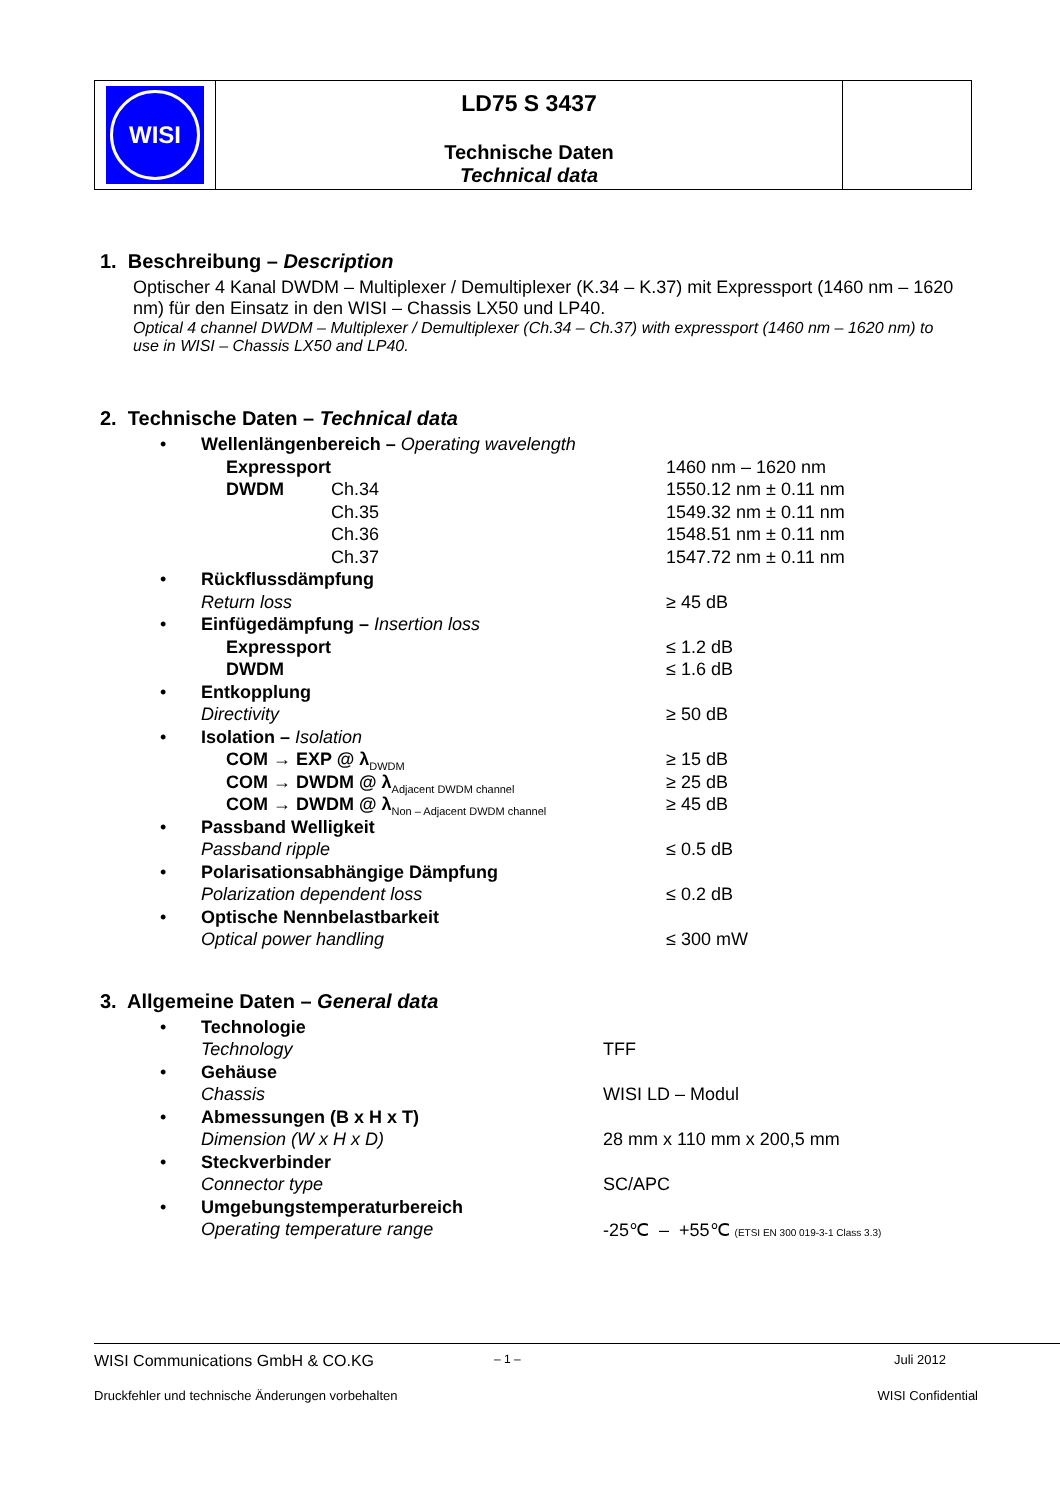| WISI | LD75 S 3437 Technische Daten Technical data | |
1. Beschreibung – Description
Optischer 4 Kanal DWDM – Multiplexer / Demultiplexer (K.34 – K.37) mit Expressport (1460 nm – 1620 nm) für den Einsatz in den WISI – Chassis LX50 und LP40.
Optical 4 channel DWDM – Multiplexer / Demultiplexer (Ch.34 – Ch.37) with expressport (1460 nm – 1620 nm) to use in WISI – Chassis LX50 and LP40.
2. Technische Daten – Technical data
| • | Wellenlängenbereich – Operating wavelength | | |
| | Expressport | | 1460 nm – 1620 nm |
| | DWDM | Ch.34 | 1550.12 nm ± 0.11 nm |
| | | Ch.35 | 1549.32 nm ± 0.11 nm |
| | | Ch.36 | 1548.51 nm ± 0.11 nm |
| | | Ch.37 | 1547.72 nm ± 0.11 nm |
| • | Rückflussdämpfung | | |
| | Return loss | | ≥ 45 dB |
| • | Einfügedämpfung – Insertion loss | | |
| | Expressport | | ≤ 1.2 dB |
| | DWDM | | ≤ 1.6 dB |
| • | Entkopplung | | |
| | Directivity | | ≥ 50 dB |
| • | Isolation – Isolation | | |
| | COM → EXP @ λ<sub>DWDM</sub> | | ≥ 15 dB |
| | COM → DWDM @ λ<sub>Adjacent DWDM channel</sub> | | ≥ 25 dB |
| | COM → DWDM @ λ<sub>Non – Adjacent DWDM channel</sub> | | ≥ 45 dB |
| • | Passband Welligkeit | | |
| | Passband ripple | | ≤ 0.5 dB |
| • | Polarisationsabhängige Dämpfung | | |
| | Polarization dependent loss | | ≤ 0.2 dB |
| • | Optische Nennbelastbarkeit | | |
| | Optical power handling | | ≤ 300 mW |
3. Allgemeine Daten – General data
| • | Technologie | |
| | Technology | TFF |
| • | Gehäuse | |
| | Chassis | WISI LD – Modul |
| • | Abmessungen (B x H x T) | |
| | Dimension (W x H x D) | 28 mm x 110 mm x 200,5 mm |
| • | Steckverbinder | |
| | Connector type | SC/APC |
| • | Umgebungstemperaturbereich | |
| | Operating temperature range | -25℃ – +55℃ (ETSI EN 300 019-3-1 Class 3.3) |
WISI Communications GmbH & CO.KG – 1 – Juli 2012
Druckfehler und technische Änderungen vorbehalten WISI Confidential